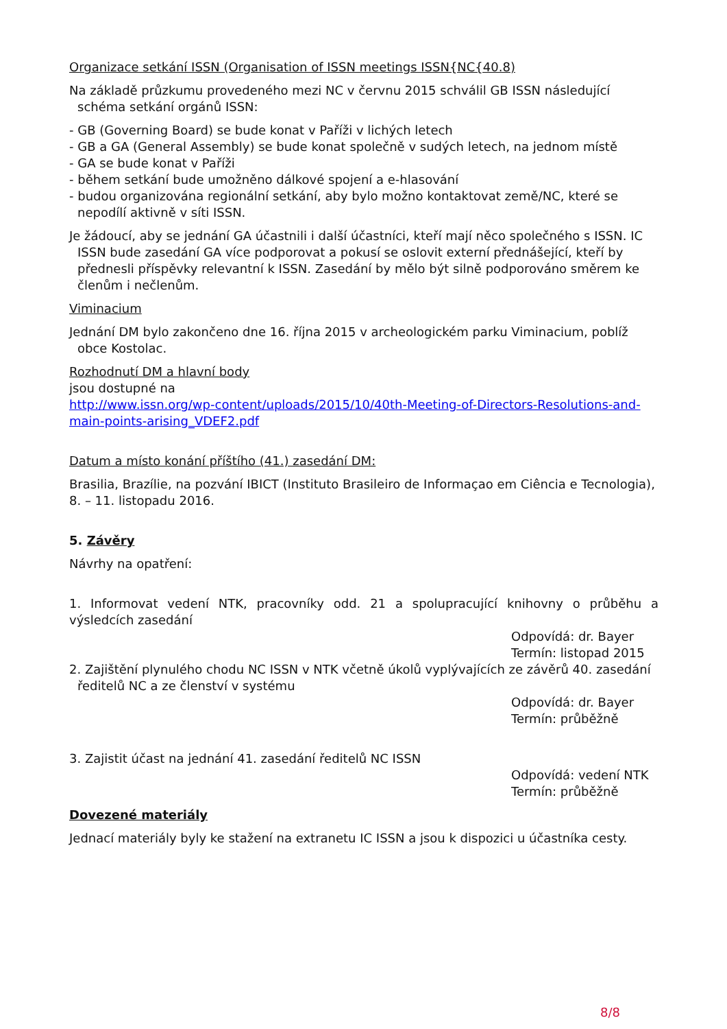Organizace setkání ISSN (Organisation of ISSN meetings ISSN{NC{40.8)
Na základě průzkumu provedeného mezi NC v červnu 2015 schválil GB ISSN následující schéma setkání orgánů ISSN:
- GB (Governing Board) se bude konat v Paříži v lichých letech
- GB a GA (General Assembly) se bude konat společně v sudých letech, na jednom místě
- GA se bude konat v Paříži
- během setkání bude umožněno dálkové spojení a e-hlasování
- budou organizována regionální setkání, aby bylo možno kontaktovat země/NC, které se nepodílí aktivně v síti ISSN.
Je žádoucí, aby se jednání GA účastnili i další účastníci, kteří mají něco společného s ISSN. IC ISSN bude zasedání GA více podporovat a pokusí se oslovit externí přednášející, kteří by přednesli příspěvky relevantní k ISSN. Zasedání by mělo být silně podporováno směrem ke členům i nečlenům.
Viminacium
Jednání DM bylo zakončeno dne 16. října 2015 v archeologickém parku Viminacium, poblíž obce Kostolac.
Rozhodnutí DM a hlavní body
jsou dostupné na
http://www.issn.org/wp-content/uploads/2015/10/40th-Meeting-of-Directors-Resolutions-and-main-points-arising_VDEF2.pdf
Datum a místo konání příštího (41.) zasedání DM:
Brasilia, Brazílie, na pozvání IBICT (Instituto Brasileiro de Informaçao em Ciência e Tecnologia), 8. – 11. listopadu 2016.
5. Závěry
Návrhy na opatření:
1. Informovat vedení NTK, pracovníky odd. 21 a spolupracující knihovny o průběhu a výsledcích zasedání
Odpovídá: dr. Bayer
Termín: listopad 2015
2. Zajištění plynulého chodu NC ISSN v NTK včetně úkolů vyplývajících ze závěrů 40. zasedání ředitelů NC a ze členství v systému
Odpovídá: dr. Bayer
Termín: průběžně
3. Zajistit účast na jednání 41. zasedání ředitelů NC ISSN
Odpovídá: vedení NTK
Termín: průběžně
Dovezené materiály
Jednací materiály byly ke stažení na extranetu IC ISSN a jsou k dispozici u účastníka cesty.
8/8